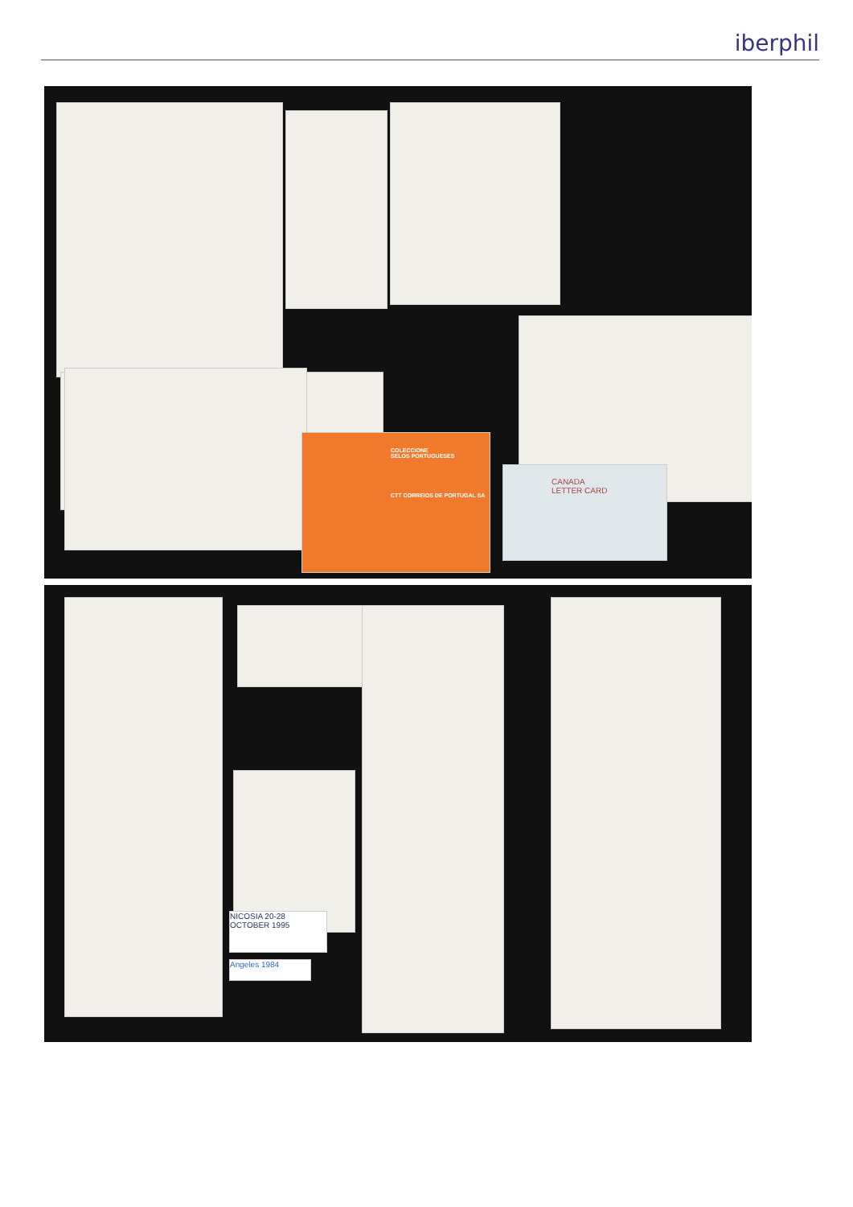iberphil
COLECCIONE
SELOS PORTUGUESES
CTT CORREIOS DE PORTUGAL SA
CANADA
LETTER CARD
NICOSIA 20-28 OCTOBER 1995
Angeles 1984